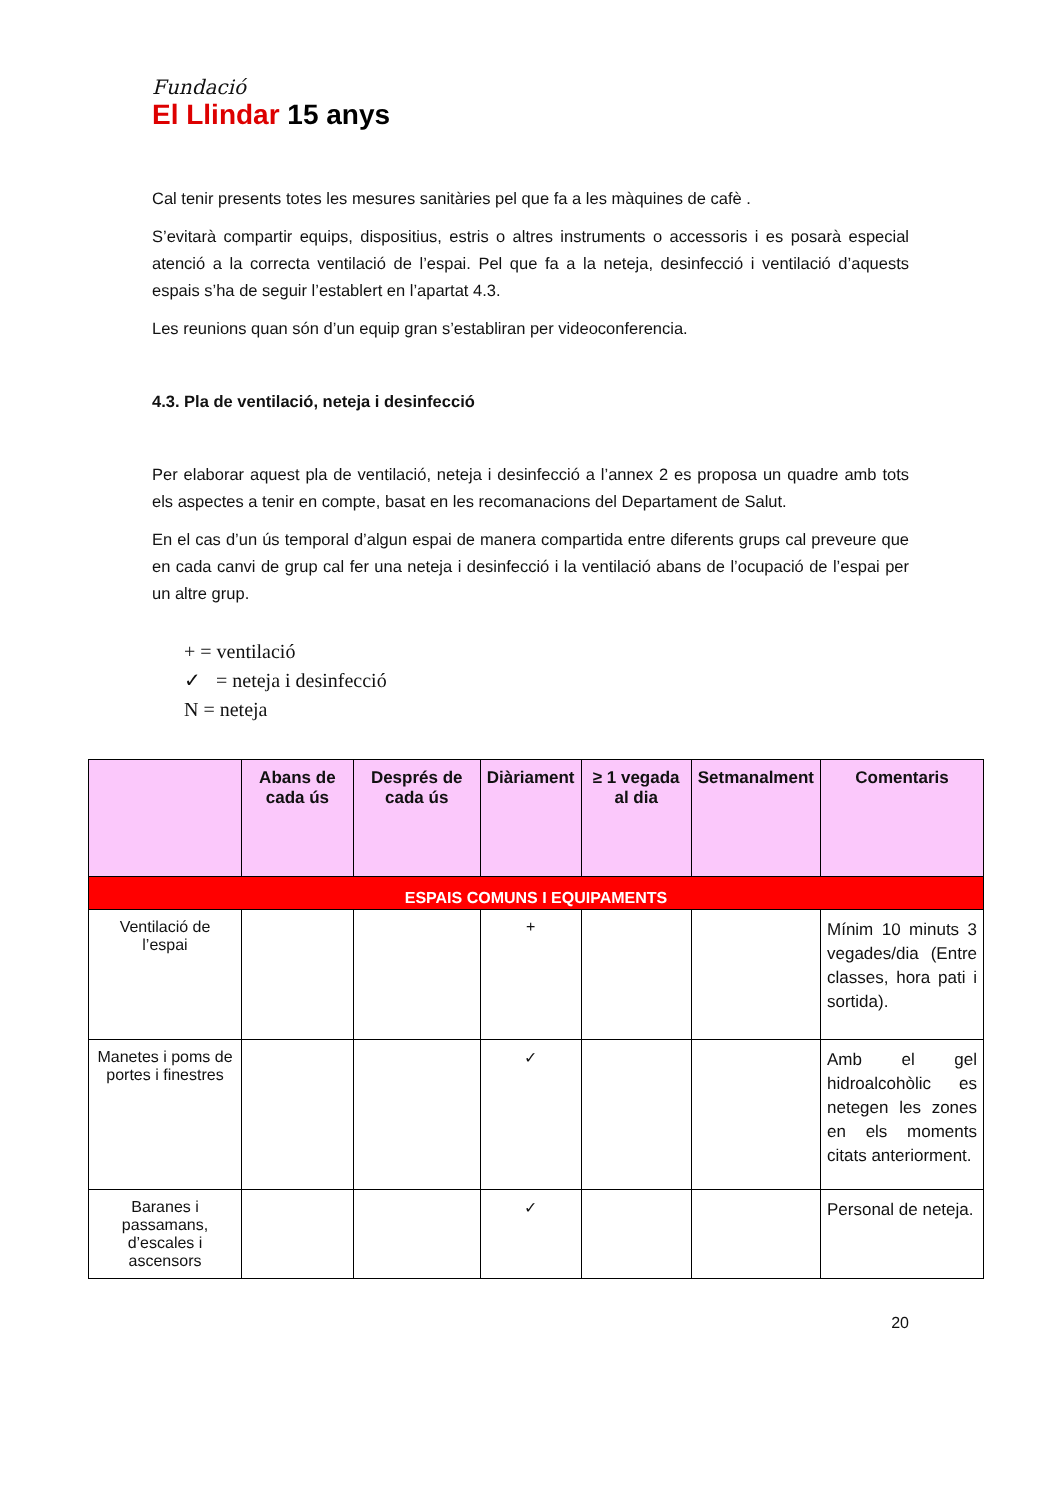Fundació
El Llindar 15 anys
Cal tenir presents totes les mesures sanitàries pel que fa a les màquines de cafè .
S’evitarà compartir equips, dispositius, estris o altres instruments o accessoris i es posarà especial atenció a la correcta ventilació de l’espai. Pel que fa a la neteja, desinfecció i ventilació d’aquests espais s’ha de seguir l’establert en l’apartat 4.3.
Les reunions quan són d’un equip gran s’establiran per videoconferencia.
4.3. Pla de ventilació, neteja i desinfecció
Per elaborar aquest pla de ventilació, neteja i desinfecció a l’annex 2 es proposa un quadre amb tots els aspectes a tenir en compte, basat en les recomanacions del Departament de Salut.
En el cas d’un ús temporal d’algun espai de manera compartida entre diferents grups cal preveure que en cada canvi de grup cal fer una neteja i desinfecció i la ventilació abans de l’ocupació de l’espai per un altre grup.
+ = ventilació
✓ = neteja i desinfecció
N = neteja
| | Abans de cada ús | Després de cada ús | Diàriament | ≥ 1 vegada al dia | Setmanalment | Comentaris |
| --- | --- | --- | --- | --- | --- | --- |
| ESPAIS COMUNS I EQUIPAMENTS | | | | | | |
| Ventilació de l’espai | | | + | | | Mínim 10 minuts 3 vegades/dia (Entre classes, hora pati i sortida). |
| Manetes i poms de portes i finestres | | | ✓ | | | Amb el gel hidroalcohòlic es netegen les zones en els moments citats anteriorment. |
| Baranes i passamans, d’escales i ascensors | | | ✓ | | | Personal de neteja. |
20